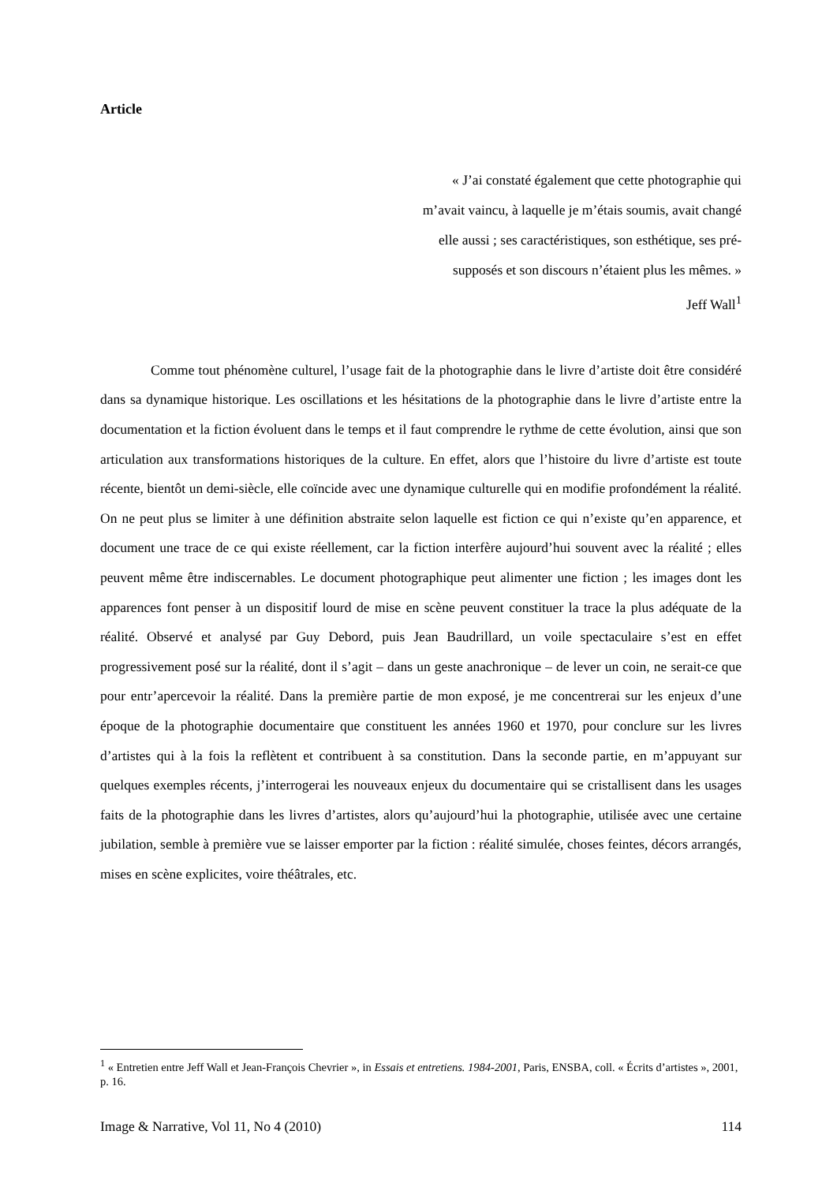Article
« J’ai constaté également que cette photographie qui
m’avait vaincu, à laquelle je m’étais soumis, avait changé
elle aussi ; ses caractéristiques, son esthétique, ses pré-
supposés et son discours n’étaient plus les mêmes. »
Jeff Wall<sup>1</sup>
Comme tout phénomène culturel, l’usage fait de la photographie dans le livre d’artiste doit être considéré dans sa dynamique historique. Les oscillations et les hésitations de la photographie dans le livre d’artiste entre la documentation et la fiction évoluent dans le temps et il faut comprendre le rythme de cette évolution, ainsi que son articulation aux transformations historiques de la culture. En effet, alors que l’histoire du livre d’artiste est toute récente, bientôt un demi-siècle, elle coïncide avec une dynamique culturelle qui en modifie profondément la réalité. On ne peut plus se limiter à une définition abstraite selon laquelle est fiction ce qui n’existe qu’en apparence, et document une trace de ce qui existe réellement, car la fiction interfère aujourd’hui souvent avec la réalité ; elles peuvent même être indiscernables. Le document photographique peut alimenter une fiction ; les images dont les apparences font penser à un dispositif lourd de mise en scène peuvent constituer la trace la plus adéquate de la réalité. Observé et analysé par Guy Debord, puis Jean Baudrillard, un voile spectaculaire s’est en effet progressivement posé sur la réalité, dont il s’agit – dans un geste anachronique – de lever un coin, ne serait-ce que pour entr’apercevoir la réalité. Dans la première partie de mon exposé, je me concentrerai sur les enjeux d’une époque de la photographie documentaire que constituent les années 1960 et 1970, pour conclure sur les livres d’artistes qui à la fois la reflètent et contribuent à sa constitution. Dans la seconde partie, en m’appuyant sur quelques exemples récents, j’interrogerai les nouveaux enjeux du documentaire qui se cristallisent dans les usages faits de la photographie dans les livres d’artistes, alors qu’aujourd’hui la photographie, utilisée avec une certaine jubilation, semble à première vue se laisser emporter par la fiction : réalité simulée, choses feintes, décors arrangés, mises en scène explicites, voire théâtrales, etc.
<sup>1</sup> « Entretien entre Jeff Wall et Jean-François Chevrier », in Essais et entretiens. 1984-2001, Paris, ENSBA, coll. « Écrits d’artistes », 2001, p. 16.
Image & Narrative, Vol 11, No 4 (2010) 114